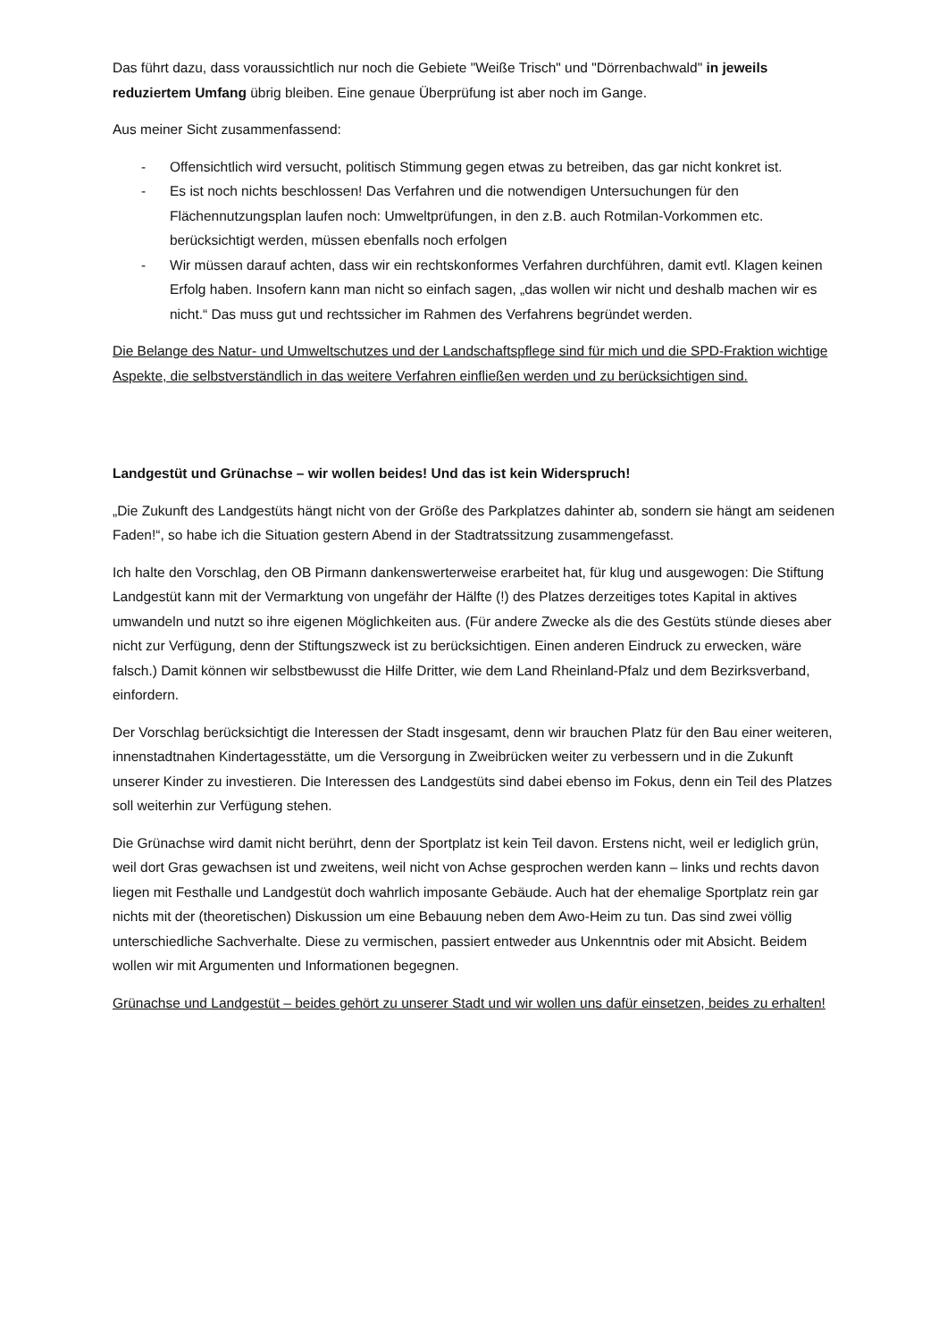Das führt dazu, dass voraussichtlich nur noch die Gebiete "Weiße Trisch" und "Dörrenbachwald" in jeweils reduziertem Umfang übrig bleiben. Eine genaue Überprüfung ist aber noch im Gange.
Aus meiner Sicht zusammenfassend:
- Offensichtlich wird versucht, politisch Stimmung gegen etwas zu betreiben, das gar nicht konkret ist.
- Es ist noch nichts beschlossen! Das Verfahren und die notwendigen Untersuchungen für den Flächennutzungsplan laufen noch: Umweltprüfungen, in den z.B. auch Rotmilan-Vorkommen etc. berücksichtigt werden, müssen ebenfalls noch erfolgen
- Wir müssen darauf achten, dass wir ein rechtskonformes Verfahren durchführen, damit evtl. Klagen keinen Erfolg haben. Insofern kann man nicht so einfach sagen, „das wollen wir nicht und deshalb machen wir es nicht.“ Das muss gut und rechtssicher im Rahmen des Verfahrens begründet werden.
Die Belange des Natur- und Umweltschutzes und der Landschaftspflege sind für mich und die SPD-Fraktion wichtige Aspekte, die selbstverständlich in das weitere Verfahren einfließen werden und zu berücksichtigen sind.
Landgestüt und Grünachse – wir wollen beides! Und das ist kein Widerspruch!
„Die Zukunft des Landgestüts hängt nicht von der Größe des Parkplatzes dahinter ab, sondern sie hängt am seidenen Faden!“, so habe ich die Situation gestern Abend in der Stadtratssitzung zusammengefasst.
Ich halte den Vorschlag, den OB Pirmann dankenswerterweise erarbeitet hat, für klug und ausgewogen: Die Stiftung Landgestüt kann mit der Vermarktung von ungefähr der Hälfte (!) des Platzes derzeitiges totes Kapital in aktives umwandeln und nutzt so ihre eigenen Möglichkeiten aus. (Für andere Zwecke als die des Gestüts stünde dieses aber nicht zur Verfügung, denn der Stiftungszweck ist zu berücksichtigen. Einen anderen Eindruck zu erwecken, wäre falsch.) Damit können wir selbstbewusst die Hilfe Dritter, wie dem Land Rheinland-Pfalz und dem Bezirksverband, einfordern.
Der Vorschlag berücksichtigt die Interessen der Stadt insgesamt, denn wir brauchen Platz für den Bau einer weiteren, innenstadtnahen Kindertagesstätte, um die Versorgung in Zweibrücken weiter zu verbessern und in die Zukunft unserer Kinder zu investieren. Die Interessen des Landgestüts sind dabei ebenso im Fokus, denn ein Teil des Platzes soll weiterhin zur Verfügung stehen.
Die Grünachse wird damit nicht berührt, denn der Sportplatz ist kein Teil davon. Erstens nicht, weil er lediglich grün, weil dort Gras gewachsen ist und zweitens, weil nicht von Achse gesprochen werden kann – links und rechts davon liegen mit Festhalle und Landgestüt doch wahrlich imposante Gebäude. Auch hat der ehemalige Sportplatz rein gar nichts mit der (theoretischen) Diskussion um eine Bebauung neben dem Awo-Heim zu tun. Das sind zwei völlig unterschiedliche Sachverhalte. Diese zu vermischen, passiert entweder aus Unkenntnis oder mit Absicht. Beidem wollen wir mit Argumenten und Informationen begegnen.
Grünachse und Landgestüt – beides gehört zu unserer Stadt und wir wollen uns dafür einsetzen, beides zu erhalten!